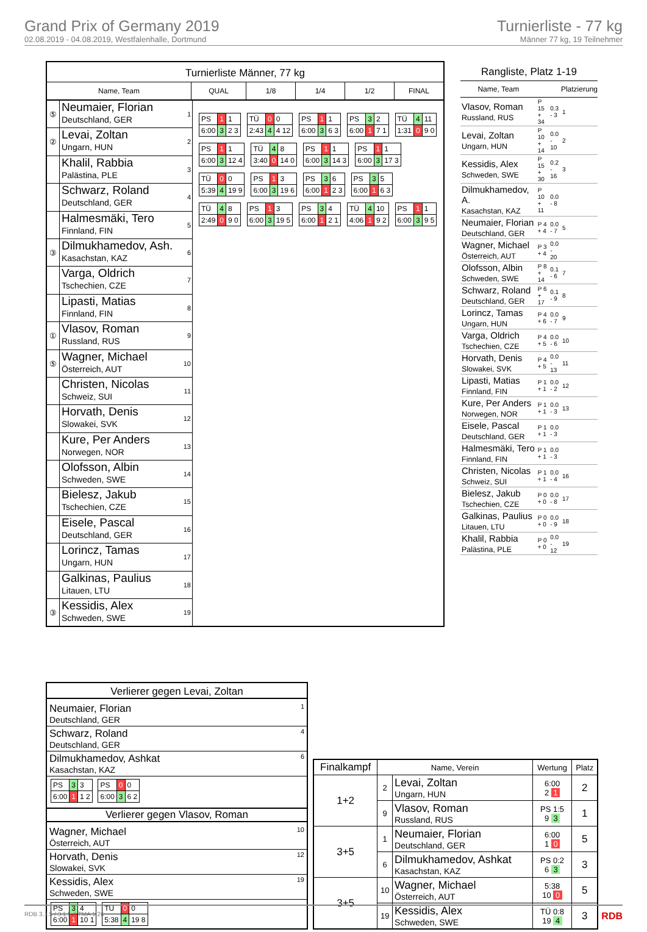Grand Prix of Germany 2019
02.08.2019 - 04.08.2019, Westfalenhalle, Dortmund
Turnierliste - 77 kg
Männer 77 kg, 19 Teilnehmer
Turnierliste Männer, 77 kg
Name, Team QUAL 1/8 1/4 1/2 FINAL
⑤
Neumaier, Florian
Deutschland, GER
1
②
Levai, Zoltan
Ungarn, HUN
2
Khalil, Rabbia
Palästina, PLE
3
Schwarz, Roland
Deutschland, GER
4
Halmesmäki, Tero
Finnland, FIN
5
③
Dilmukhamedov, Ash.
Kasachstan, KAZ
6
Varga, Oldrich
Tschechien, CZE
7
Lipasti, Matias
Finnland, FIN
8
①
Vlasov, Roman
Russland, RUS
9
⑤
Wagner, Michael
Österreich, AUT
10
Christen, Nicolas
Schweiz, SUI
11
Horvath, Denis
Slowakei, SVK
12
Kure, Per Anders
Norwegen, NOR
13
Olofsson, Albin
Schweden, SWE
14
Bielesz, Jakub
Tschechien, CZE
15
Eisele, Pascal
Deutschland, GER
16
Lorincz, Tamas
Ungarn, HUN
17
Galkinas, Paulius
Litauen, LTU
18
③
Kessidis, Alex
Schweden, SWE
19
| PS | 1 | 1 |
| 6:00 | 3 | 2 3 |
| TÜ | 0 | 0 |
| 2:43 | 4 | 4 12 |
| PS | 1 | 1 |
| 6:00 | 3 | 6 3 |
| PS | 3 | 2 |
| 6:00 | 1 | 7 1 |
| TÜ | 4 | 11 |
| 1:31 | 0 | 9 0 |
| PS | 1 | 1 |
| 6:00 | 3 | 12 4 |
| TÜ | 4 | 8 |
| 3:40 | 0 | 14 0 |
| PS | 1 | 1 |
| 6:00 | 3 | 14 3 |
| PS | 1 | 1 |
| 6:00 | 3 | 17 3 |
| TÜ | 0 | 0 |
| 5:39 | 4 | 19 9 |
| PS | 1 | 3 |
| 6:00 | 3 | 19 6 |
| PS | 3 | 6 |
| 6:00 | 1 | 2 3 |
| PS | 3 | 5 |
| 6:00 | 1 | 6 3 |
| TÜ | 4 | 8 |
| 2:49 | 0 | 9 0 |
| PS | 1 | 3 |
| 6:00 | 3 | 19 5 |
| PS | 3 | 4 |
| 6:00 | 1 | 2 1 |
| TÜ | 4 | 10 |
| 4:06 | 1 | 9 2 |
| PS | 1 | 1 |
| 6:00 | 3 | 9 5 |
Rangliste, Platz 1-19
| Name, Team | | | Platzierung |
| --- | --- | --- | --- |
| Vlasov, Roman Russland, RUS | P 15 + 34 | 0.3 - 3 | 1 |
| Levai, Zoltan Ungarn, HUN | P 10 + 14 | 0.0 - 10 | 2 |
| Kessidis, Alex Schweden, SWE | P 15 + 30 | 0.2 - 16 | 3 |
| Dilmukhamedov, A. Kasachstan, KAZ | P 10 + 11 | 0.0 - 8 | |
| Neumaier, Florian Deutschland, GER | P 4 + 4 | 0.0 - 7 | 5 |
| Wagner, Michael Österreich, AUT | P 3 + 4 | 0.0 - 20 | |
| Olofsson, Albin Schweden, SWE | P 8 + 14 | 0.1 - 6 | 7 |
| Schwarz, Roland Deutschland, GER | P 6 + 17 | 0.1 - 9 | 8 |
| Lorincz, Tamas Ungarn, HUN | P 4 + 6 | 0.0 - 7 | 9 |
| Varga, Oldrich Tschechien, CZE | P 4 + 5 | 0.0 - 6 | 10 |
| Horvath, Denis Slowakei, SVK | P 4 + 5 | 0.0 - 13 | 11 |
| Lipasti, Matias Finnland, FIN | P 1 + 1 | 0.0 - 2 | 12 |
| Kure, Per Anders Norwegen, NOR | P 1 + 1 | 0.0 - 3 | 13 |
| Eisele, Pascal Deutschland, GER | P 1 + 1 | 0.0 - 3 | |
| Halmesmäki, Tero Finnland, FIN | P 1 + 1 | 0.0 - 3 | |
| Christen, Nicolas Schweiz, SUI | P 1 + 1 | 0.0 - 4 | 16 |
| Bielesz, Jakub Tschechien, CZE | P 0 + 0 | 0.0 - 8 | 17 |
| Galkinas, Paulius Litauen, LTU | P 0 + 0 | 0.0 - 9 | 18 |
| Khalil, Rabbia Palästina, PLE | P 0 + 0 | 0.0 - 12 | 19 |
Verlierer gegen Levai, Zoltan
Neumaier, Florian
Deutschland, GER
1
Schwarz, Roland
Deutschland, GER
4
Dilmukhamedov, Ashkat
Kasachstan, KAZ
6
| PS | 3 | 3 |
| 6:00 | 1 | 1 2 |
| PS | 0 | 0 |
| 6:00 | 3 | 6 2 |
Verlierer gegen Vlasov, Roman
Wagner, Michael
Österreich, AUT
10
Horvath, Denis
Slowakei, SVK
12
Kessidis, Alex
Schweden, SWE
19
| PS | 3 | 4 |
| 6:00 | 1 | 10 1 |
| TÜ | 0 | 0 |
| 5:38 | 4 | 19 8 |
| Finalkampf | Name, Verein | | Wertung | Platz |
| --- | --- | --- | --- | --- |
| 1+2 | 2 | Levai, Zoltan Ungarn, HUN | 6:00 2 1 | 2 |
| | 9 | Vlasov, Roman Russland, RUS | PS 1:5 9 3 | 1 |
| 3+5 | 1 | Neumaier, Florian Deutschland, GER | 6:00 1 0 | 5 |
| | 6 | Dilmukhamedov, Ashkat Kasachstan, KAZ | PS 0:2 6 3 | 3 |
| 3+5 | 10 | Wagner, Michael Österreich, AUT | 5:38 10 0 | 5 |
| | 19 | Kessidis, Alex Schweden, SWE | TÜ 0:8 19 4 | 3 |
RDB 3.1.5 / 3.1.5 // TMA 1.26 RDB